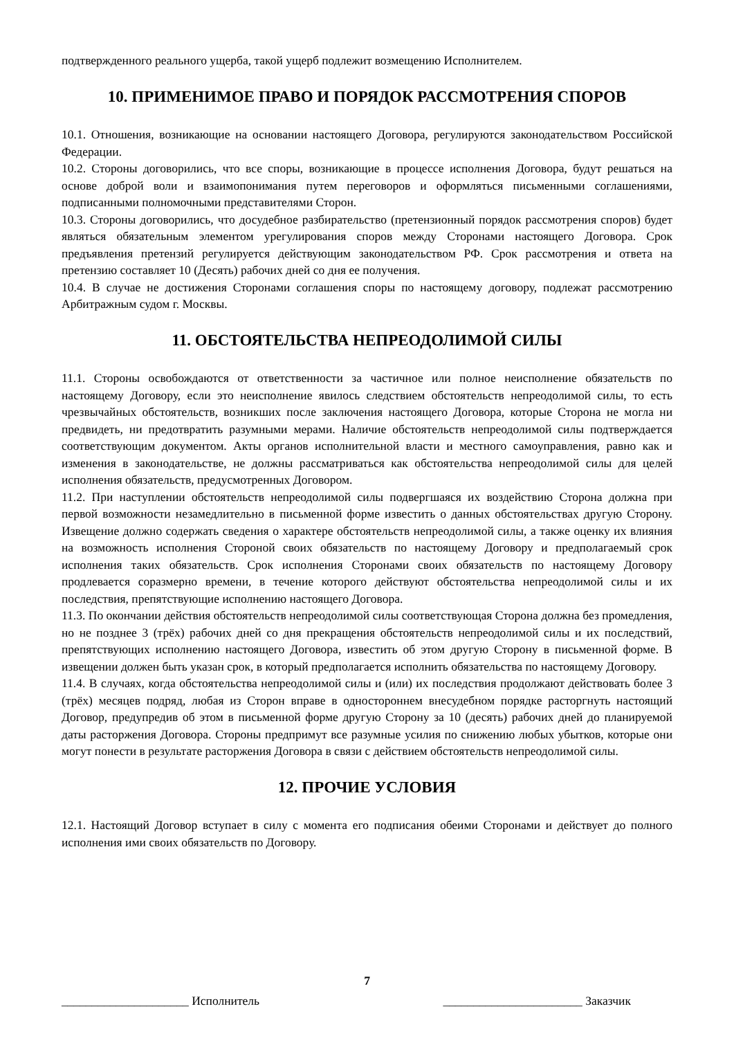подтвержденного реального ущерба, такой ущерб подлежит возмещению Исполнителем.
10. ПРИМЕНИМОЕ ПРАВО И ПОРЯДОК РАССМОТРЕНИЯ СПОРОВ
10.1. Отношения, возникающие на основании настоящего Договора, регулируются законодательством Российской Федерации.
10.2. Стороны договорились, что все споры, возникающие в процессе исполнения Договора, будут решаться на основе доброй воли и взаимопонимания путем переговоров и оформляться письменными соглашениями, подписанными полномочными представителями Сторон.
10.3. Стороны договорились, что досудебное разбирательство (претензионный порядок рассмотрения споров) будет являться обязательным элементом урегулирования споров между Сторонами настоящего Договора. Срок предъявления претензий регулируется действующим законодательством РФ. Срок рассмотрения и ответа на претензию составляет 10 (Десять) рабочих дней со дня ее получения.
10.4. В случае не достижения Сторонами соглашения споры по настоящему договору, подлежат рассмотрению Арбитражным судом г. Москвы.
11. ОБСТОЯТЕЛЬСТВА НЕПРЕОДОЛИМОЙ СИЛЫ
11.1. Стороны освобождаются от ответственности за частичное или полное неисполнение обязательств по настоящему Договору, если это неисполнение явилось следствием обстоятельств непреодолимой силы, то есть чрезвычайных обстоятельств, возникших после заключения настоящего Договора, которые Сторона не могла ни предвидеть, ни предотвратить разумными мерами. Наличие обстоятельств непреодолимой силы подтверждается соответствующим документом. Акты органов исполнительной власти и местного самоуправления, равно как и изменения в законодательстве, не должны рассматриваться как обстоятельства непреодолимой силы для целей исполнения обязательств, предусмотренных Договором.
11.2. При наступлении обстоятельств непреодолимой силы подвергшаяся их воздействию Сторона должна при первой возможности незамедлительно в письменной форме известить о данных обстоятельствах другую Сторону. Извещение должно содержать сведения о характере обстоятельств непреодолимой силы, а также оценку их влияния на возможность исполнения Стороной своих обязательств по настоящему Договору и предполагаемый срок исполнения таких обязательств. Срок исполнения Сторонами своих обязательств по настоящему Договору продлевается соразмерно времени, в течение которого действуют обстоятельства непреодолимой силы и их последствия, препятствующие исполнению настоящего Договора.
11.3. По окончании действия обстоятельств непреодолимой силы соответствующая Сторона должна без промедления, но не позднее 3 (трёх) рабочих дней со дня прекращения обстоятельств непреодолимой силы и их последствий, препятствующих исполнению настоящего Договора, известить об этом другую Сторону в письменной форме. В извещении должен быть указан срок, в который предполагается исполнить обязательства по настоящему Договору.
11.4. В случаях, когда обстоятельства непреодолимой силы и (или) их последствия продолжают действовать более 3 (трёх) месяцев подряд, любая из Сторон вправе в одностороннем внесудебном порядке расторгнуть настоящий Договор, предупредив об этом в письменной форме другую Сторону за 10 (десять) рабочих дней до планируемой даты расторжения Договора. Стороны предпримут все разумные усилия по снижению любых убытков, которые они могут понести в результате расторжения Договора в связи с действием обстоятельств непреодолимой силы.
12. ПРОЧИЕ УСЛОВИЯ
12.1. Настоящий Договор вступает в силу с момента его подписания обеими Сторонами и действует до полного исполнения ими своих обязательств по Договору.
7
_____________________ Исполнитель _______________________ Заказчик